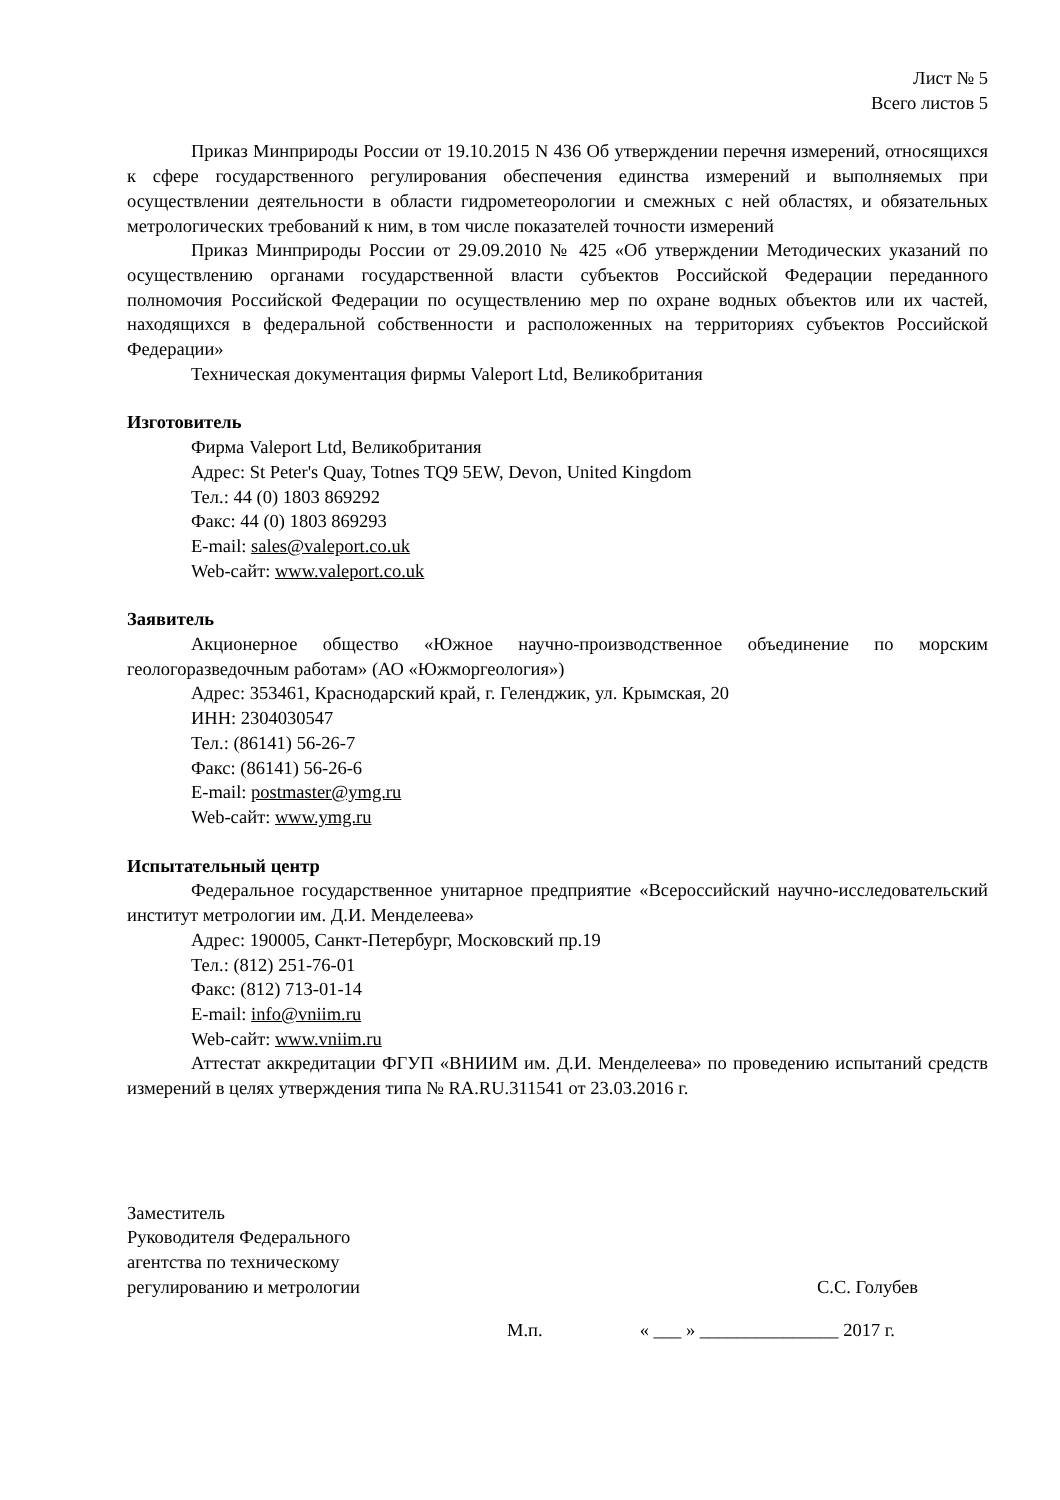Лист № 5
Всего листов 5
Приказ Минприроды России от 19.10.2015 N 436 Об утверждении перечня измерений, относящихся к сфере государственного регулирования обеспечения единства измерений и выполняемых при осуществлении деятельности в области гидрометеорологии и смежных с ней областях, и обязательных метрологических требований к ним, в том числе показателей точности измерений
Приказ Минприроды России от 29.09.2010 № 425 «Об утверждении Методических указаний по осуществлению органами государственной власти субъектов Российской Федерации переданного полномочия Российской Федерации по осуществлению мер по охране водных объектов или их частей, находящихся в федеральной собственности и расположенных на территориях субъектов Российской Федерации»
Техническая документация фирмы Valeport Ltd, Великобритания
Изготовитель
Фирма Valeport Ltd, Великобритания
Адрес: St Peter's Quay, Totnes TQ9 5EW, Devon, United Kingdom
Тел.: 44 (0) 1803 869292
Факс: 44 (0) 1803 869293
E-mail: sales@valeport.co.uk
Web-сайт: www.valeport.co.uk
Заявитель
Акционерное общество «Южное научно-производственное объединение по морским геологоразведочным работам» (АО «Южморгеология»)
Адрес: 353461, Краснодарский край, г. Геленджик, ул. Крымская, 20
ИНН: 2304030547
Тел.: (86141) 56-26-7
Факс: (86141) 56-26-6
E-mail: postmaster@ymg.ru
Web-сайт: www.ymg.ru
Испытательный центр
Федеральное государственное унитарное предприятие «Всероссийский научно-исследовательский институт метрологии им. Д.И. Менделеева»
Адрес: 190005, Санкт-Петербург, Московский пр.19
Тел.: (812) 251-76-01
Факс: (812) 713-01-14
E-mail: info@vniim.ru
Web-сайт: www.vniim.ru
Аттестат аккредитации ФГУП «ВНИИМ им. Д.И. Менделеева» по проведению испытаний средств измерений в целях утверждения типа № RA.RU.311541 от 23.03.2016 г.
Заместитель
Руководителя Федерального
агентства по техническому
регулированию и метрологии
С.С. Голубев
М.п. « ___ » _______________ 2017 г.